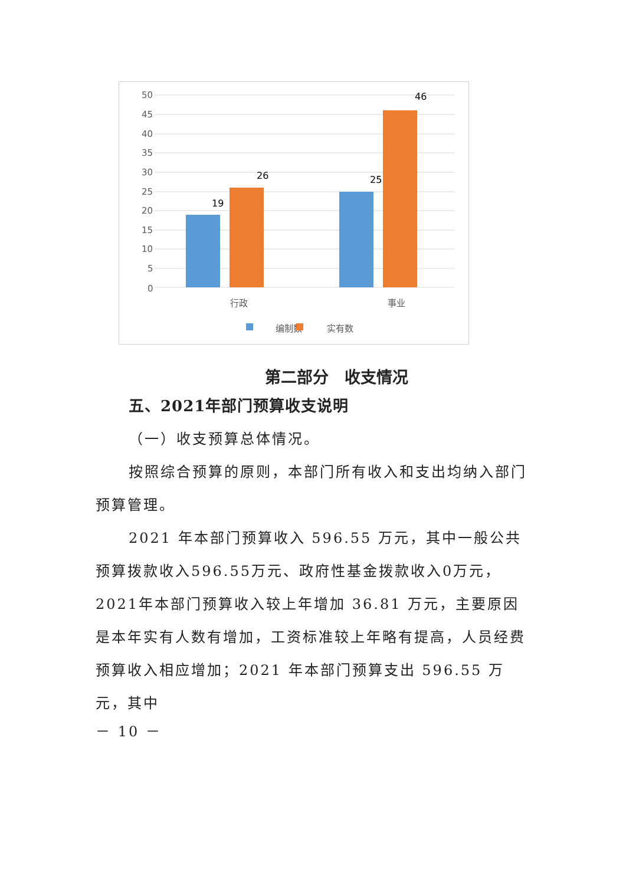50
45
40
35
30
25
20
15
10
5
0
19
26
25
46
行政
事业
编制数
实有数
第二部分　收支情况
五、2021年部门预算收支说明
（一）收支预算总体情况。
按照综合预算的原则，本部门所有收入和支出均纳入部门预算管理。
2021 年本部门预算收入 596.55 万元，其中一般公共预算拨款收入596.55万元、政府性基金拨款收入0万元，2021年本部门预算收入较上年增加 36.81 万元，主要原因是本年实有人数有增加，工资标准较上年略有提高，人员经费预算收入相应增加；2021 年本部门预算支出 596.55 万元，其中
－ 10 －